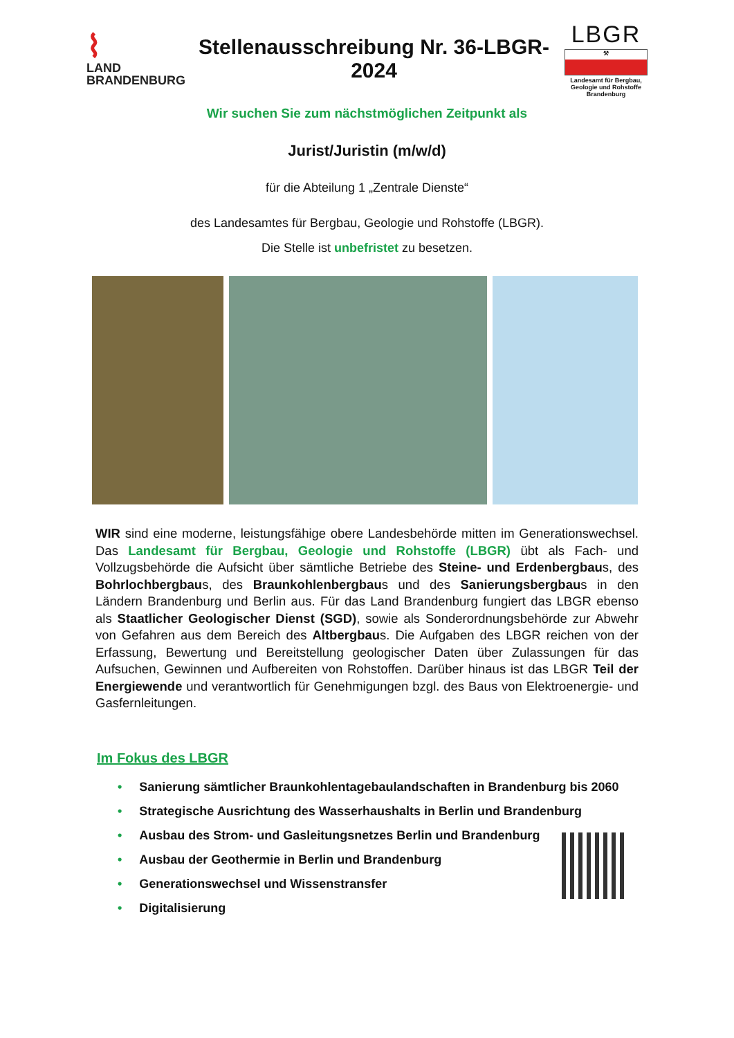⌇
LAND
BRANDENBURG
Stellenausschreibung Nr. 36-LBGR-2024
LBGR
⚒
Landesamt für Bergbau, Geologie und Rohstoffe Brandenburg
Wir suchen Sie zum nächstmöglichen Zeitpunkt als
Jurist/Juristin (m/w/d)
für die Abteilung 1 „Zentrale Dienste“
des Landesamtes für Bergbau, Geologie und Rohstoffe (LBGR).
Die Stelle ist unbefristet zu besetzen.
WIR sind eine moderne, leistungsfähige obere Landesbehörde mitten im Generationswechsel. Das Landesamt für Bergbau, Geologie und Rohstoffe (LBGR) übt als Fach- und Vollzugsbehörde die Aufsicht über sämtliche Betriebe des Steine- und Erdenbergbaus, des Bohrlochbergbaus, des Braunkohlenbergbaus und des Sanierungsbergbaus in den Ländern Brandenburg und Berlin aus. Für das Land Brandenburg fungiert das LBGR ebenso als Staatlicher Geologischer Dienst (SGD), sowie als Sonderordnungsbehörde zur Abwehr von Gefahren aus dem Bereich des Altbergbaus. Die Aufgaben des LBGR reichen von der Erfassung, Bewertung und Bereitstellung geologischer Daten über Zulassungen für das Aufsuchen, Gewinnen und Aufbereiten von Rohstoffen. Darüber hinaus ist das LBGR Teil der Energiewende und verantwortlich für Genehmigungen bzgl. des Baus von Elektroenergie- und Gasfernleitungen.
Im Fokus des LBGR
• Sanierung sämtlicher Braunkohlentagebaulandschaften in Brandenburg bis 2060
• Strategische Ausrichtung des Wasserhaushalts in Berlin und Brandenburg
• Ausbau des Strom- und Gasleitungsnetzes Berlin und Brandenburg
• Ausbau der Geothermie in Berlin und Brandenburg
• Generationswechsel und Wissenstransfer
• Digitalisierung